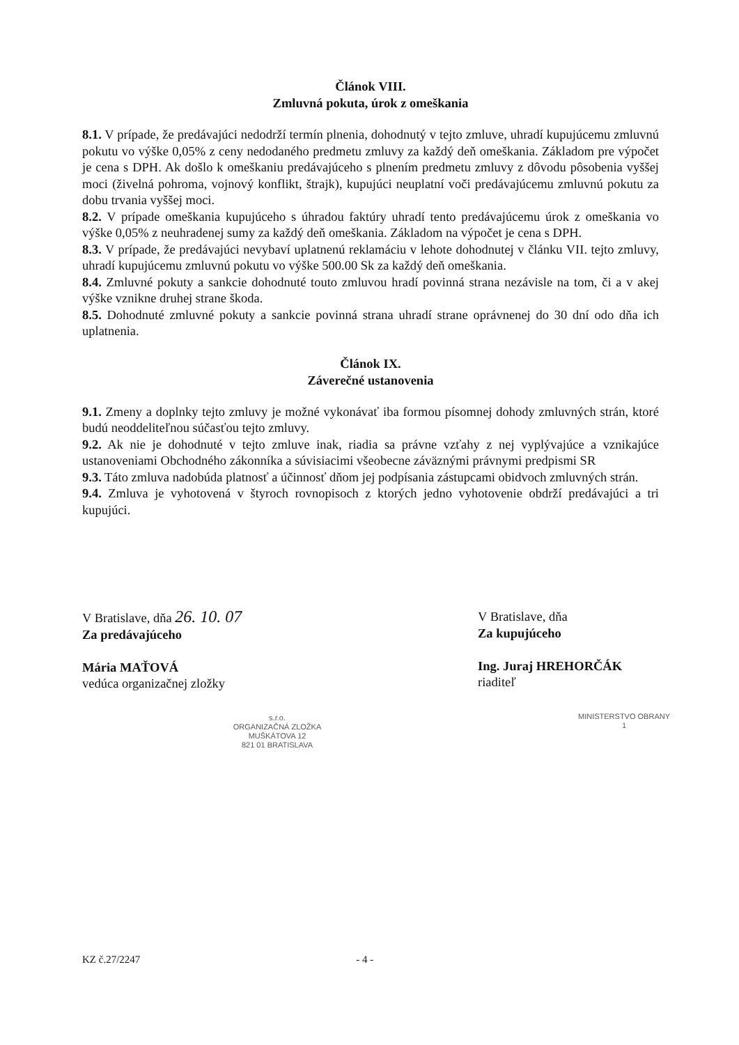Článok VIII.
Zmluvná pokuta, úrok z omeškania
8.1. V prípade, že predávajúci nedodrží termín plnenia, dohodnutý v tejto zmluve, uhradí kupujúcemu zmluvnú pokutu vo výške 0,05% z ceny nedodaného predmetu zmluvy za každý deň omeškania. Základom pre výpočet je cena s DPH. Ak došlo k omeškaniu predávajúceho s plnením predmetu zmluvy z dôvodu pôsobenia vyššej moci (živelná pohroma, vojnový konflikt, štrajk), kupujúci neuplatní voči predávajúcemu zmluvnú pokutu za dobu trvania vyššej moci.
8.2. V prípade omeškania kupujúceho s úhradou faktúry uhradí tento predávajúcemu úrok z omeškania vo výške 0,05% z neuhradenej sumy za každý deň omeškania. Základom na výpočet je cena s DPH.
8.3. V prípade, že predávajúci nevybaví uplatnenú reklamáciu v lehote dohodnutej v článku VII. tejto zmluvy, uhradí kupujúcemu zmluvnú pokutu vo výške 500.00 Sk za každý deň omeškania.
8.4. Zmluvné pokuty a sankcie dohodnuté touto zmluvou hradí povinná strana nezávisle na tom, či a v akej výške vznikne druhej strane škoda.
8.5. Dohodnuté zmluvné pokuty a sankcie povinná strana uhradí strane oprávnenej do 30 dní odo dňa ich uplatnenia.
Článok IX.
Záverečné ustanovenia
9.1. Zmeny a doplnky tejto zmluvy je možné vykonávať iba formou písomnej dohody zmluvných strán, ktoré budú neoddeliteľnou súčasťou tejto zmluvy.
9.2. Ak nie je dohodnuté v tejto zmluve inak, riadia sa právne vzťahy z nej vyplývajúce a vznikajúce ustanoveniami Obchodného zákonníka a súvisiacimi všeobecne záväznými právnymi predpismi SR
9.3. Táto zmluva nadobúda platnosť a účinnosť dňom jej podpísania zástupcami obidvoch zmluvných strán.
9.4. Zmluva je vyhotovená v štyroch rovnopisoch z ktorých jedno vyhotovenie obdrží predávajúci a tri kupujúci.
V Bratislave, dňa 26. 10. 07
Za predávajúceho
Mária MAŤOVÁ
vedúca organizačnej zložky
s.r.o.
ORGANIZAČNÁ ZLOŽKA
MUŠKÁTOVA 12
821 01 BRATISLAVA
V Bratislave, dňa
Za kupujúceho
Ing. Juraj HREHORČÁK
riaditeľ
MINISTERSTVO OBRANY
1
KZ č.27/2247 - 4 -